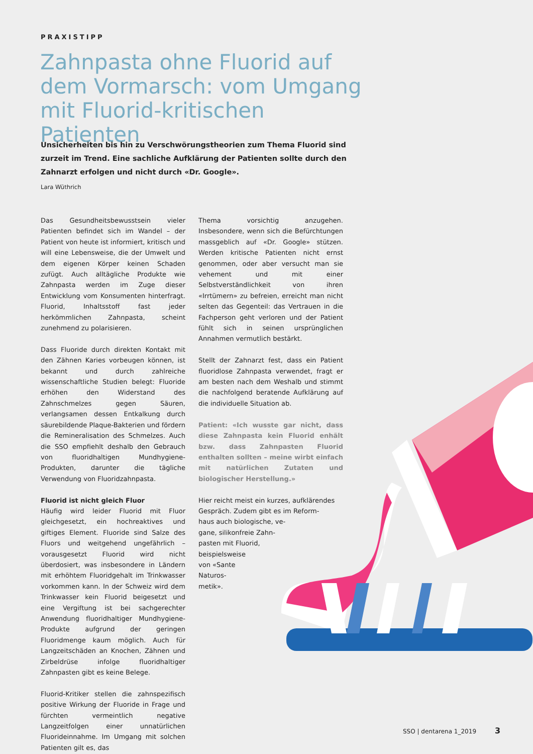PRAXISTIPP
Zahnpasta ohne Fluorid auf dem Vormarsch: vom Umgang mit Fluorid-kritischen Patienten
Unsicherheiten bis hin zu Verschwörungstheorien zum Thema Fluorid sind zurzeit im Trend. Eine sachliche Aufklärung der Patienten sollte durch den Zahnarzt erfolgen und nicht durch «Dr. Google».
Lara Wüthrich
Das Gesundheitsbewusstsein vieler Patienten befindet sich im Wandel – der Patient von heute ist informiert, kritisch und will eine Lebensweise, die der Umwelt und dem eigenen Körper keinen Schaden zufügt. Auch alltägliche Produkte wie Zahnpasta werden im Zuge dieser Entwicklung vom Konsumenten hinterfragt. Fluorid, Inhaltsstoff fast jeder herkömmlichen Zahnpasta, scheint zunehmend zu polarisieren.
Dass Fluoride durch direkten Kontakt mit den Zähnen Karies vorbeugen können, ist bekannt und durch zahlreiche wissenschaftliche Studien belegt: Fluoride erhöhen den Widerstand des Zahnschmelzes gegen Säuren, verlangsamen dessen Entkalkung durch säurebildende Plaque-Bakterien und fördern die Remineralisation des Schmelzes. Auch die SSO empfiehlt deshalb den Gebrauch von fluoridhaltigen Mundhygiene-Produkten, darunter die tägliche Verwendung von Fluoridzahnpasta.
Fluorid ist nicht gleich Fluor
Häufig wird leider Fluorid mit Fluor gleichgesetzt, ein hochreaktives und giftiges Element. Fluoride sind Salze des Fluors und weitgehend ungefährlich – vorausgesetzt Fluorid wird nicht überdosiert, was insbesondere in Ländern mit erhöhtem Fluoridgehalt im Trinkwasser vorkommen kann. In der Schweiz wird dem Trinkwasser kein Fluorid beigesetzt und eine Vergiftung ist bei sachgerechter Anwendung fluoridhaltiger Mundhygiene-Produkte aufgrund der geringen Fluoridmenge kaum möglich. Auch für Langzeitschäden an Knochen, Zähnen und Zirbeldrüse infolge fluoridhaltiger Zahnpasten gibt es keine Belege.
Fluorid-Kritiker stellen die zahnspezifisch positive Wirkung der Fluoride in Frage und fürchten vermeintlich negative Langzeitfolgen einer unnatürlichen Fluorideinnahme. Im Umgang mit solchen Patienten gilt es, das
Thema vorsichtig anzugehen. Insbesondere, wenn sich die Befürchtungen massgeblich auf «Dr. Google» stützen. Werden kritische Patienten nicht ernst genommen, oder aber versucht man sie vehement und mit einer Selbstverständlichkeit von ihren «Irrtümern» zu befreien, erreicht man nicht selten das Gegenteil: das Vertrauen in die Fachperson geht verloren und der Patient fühlt sich in seinen ursprünglichen Annahmen vermutlich bestärkt.
Stellt der Zahnarzt fest, dass ein Patient fluoridlose Zahnpasta verwendet, fragt er am besten nach dem Weshalb und stimmt die nachfolgend beratende Aufklärung auf die individuelle Situation ab.
Patient: «Ich wusste gar nicht, dass diese Zahnpasta kein Fluorid enhält bzw. dass Zahnpasten Fluorid enthalten sollten – meine wirbt einfach mit natürlichen Zutaten und biologischer Herstellung.»
Hier reicht meist ein kurzes, aufklärendes Gespräch. Zudem gibt es im Reform-
haus auch biologische, ve-
gane, silikonfreie Zahn-
pasten mit Fluorid,
beispielsweise
von «Sante
Naturos-
metik».
SSO | dentarena 1_2019 3